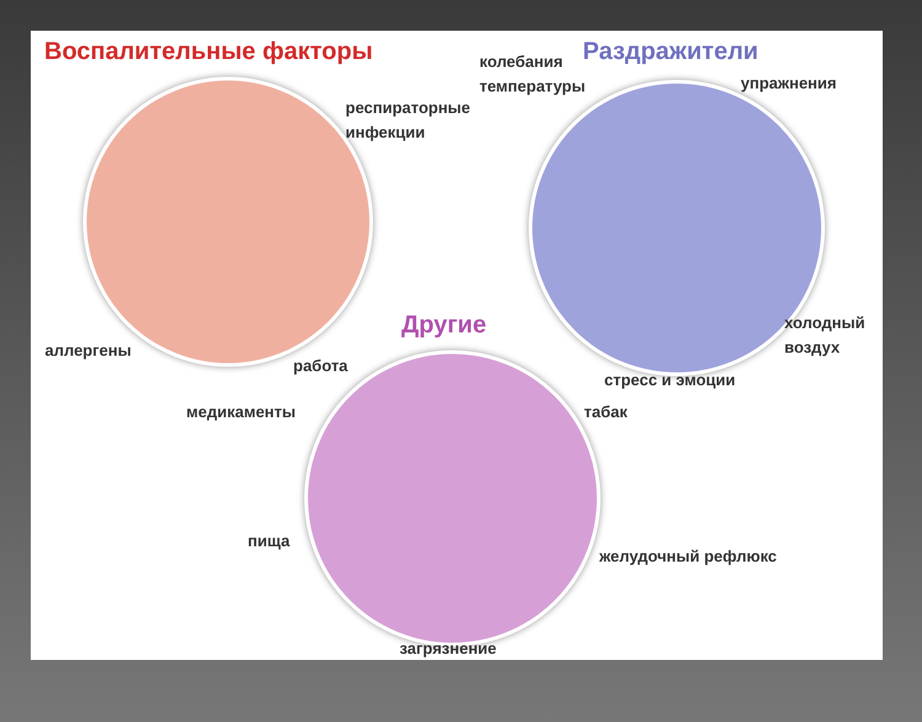Воспалительные факторы
колебания
температуры
Раздражители
упражнения
респираторные
инфекции
холодный
воздух
Другие
аллергены
работа
стресс и эмоции
медикаменты табак
пища
желудочный рефлюкс
загрязнение